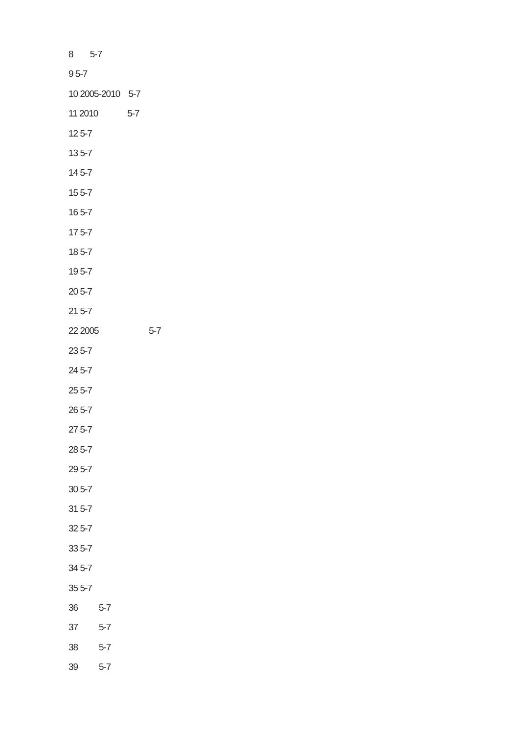8 5-7
9 5-7
10 2005-2010 5-7
11 2010 5-7
12 5-7
13 5-7
14 5-7
15 5-7
16 5-7
17 5-7
18 5-7
19 5-7
20 5-7
21 5-7
22 2005 5-7
23 5-7
24 5-7
25 5-7
26 5-7
27 5-7
28 5-7
29 5-7
30 5-7
31 5-7
32 5-7
33 5-7
34 5-7
35 5-7
36 5-7
37 5-7
38 5-7
39 5-7